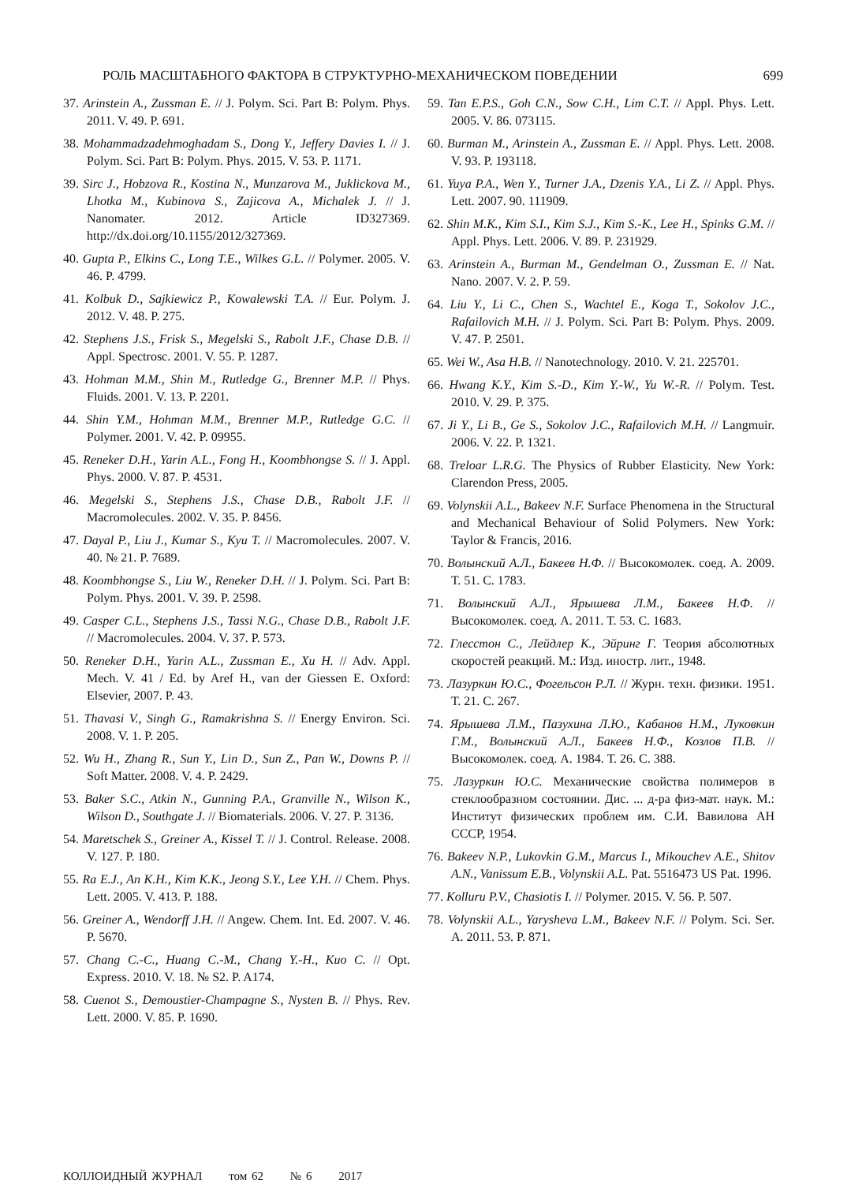РОЛЬ МАСШТАБНОГО ФАКТОРА В СТРУКТУРНО-МЕХАНИЧЕСКОМ ПОВЕДЕНИИ 699
37. Arinstein A., Zussman E. // J. Polym. Sci. Part B: Polym. Phys. 2011. V. 49. P. 691.
38. Mohammadzadehmoghadam S., Dong Y., Jeffery Davies I. // J. Polym. Sci. Part B: Polym. Phys. 2015. V. 53. P. 1171.
39. Sirc J., Hobzova R., Kostina N., Munzarova M., Juklickova M., Lhotka M., Kubinova S., Zajicova A., Michalek J. // J. Nanomater. 2012. Article ID327369. http://dx.doi.org/10.1155/2012/327369.
40. Gupta P., Elkins C., Long T.E., Wilkes G.L. // Polymer. 2005. V. 46. P. 4799.
41. Kolbuk D., Sajkiewicz P., Kowalewski T.A. // Eur. Polym. J. 2012. V. 48. P. 275.
42. Stephens J.S., Frisk S., Megelski S., Rabolt J.F., Chase D.B. // Appl. Spectrosc. 2001. V. 55. P. 1287.
43. Hohman M.M., Shin M., Rutledge G., Brenner M.P. // Phys. Fluids. 2001. V. 13. P. 2201.
44. Shin Y.M., Hohman M.M., Brenner M.P., Rutledge G.C. // Polymer. 2001. V. 42. P. 09955.
45. Reneker D.H., Yarin A.L., Fong H., Koombhongse S. // J. Appl. Phys. 2000. V. 87. P. 4531.
46. Megelski S., Stephens J.S., Chase D.B., Rabolt J.F. // Macromolecules. 2002. V. 35. P. 8456.
47. Dayal P., Liu J., Kumar S., Kyu T. // Macromolecules. 2007. V. 40. № 21. P. 7689.
48. Koombhongse S., Liu W., Reneker D.H. // J. Polym. Sci. Part B: Polym. Phys. 2001. V. 39. P. 2598.
49. Casper C.L., Stephens J.S., Tassi N.G., Chase D.B., Rabolt J.F. // Macromolecules. 2004. V. 37. P. 573.
50. Reneker D.H., Yarin A.L., Zussman E., Xu H. // Adv. Appl. Mech. V. 41 / Ed. by Aref H., van der Giessen E. Oxford: Elsevier, 2007. P. 43.
51. Thavasi V., Singh G., Ramakrishna S. // Energy Environ. Sci. 2008. V. 1. P. 205.
52. Wu H., Zhang R., Sun Y., Lin D., Sun Z., Pan W., Downs P. // Soft Matter. 2008. V. 4. P. 2429.
53. Baker S.C., Atkin N., Gunning P.A., Granville N., Wilson K., Wilson D., Southgate J. // Biomaterials. 2006. V. 27. P. 3136.
54. Maretschek S., Greiner A., Kissel T. // J. Control. Release. 2008. V. 127. P. 180.
55. Ra E.J., An K.H., Kim K.K., Jeong S.Y., Lee Y.H. // Chem. Phys. Lett. 2005. V. 413. P. 188.
56. Greiner A., Wendorff J.H. // Angew. Chem. Int. Ed. 2007. V. 46. P. 5670.
57. Chang C.-C., Huang C.-M., Chang Y.-H., Kuo C. // Opt. Express. 2010. V. 18. № S2. P. A174.
58. Cuenot S., Demoustier-Champagne S., Nysten B. // Phys. Rev. Lett. 2000. V. 85. P. 1690.
59. Tan E.P.S., Goh C.N., Sow C.H., Lim C.T. // Appl. Phys. Lett. 2005. V. 86. 073115.
60. Burman M., Arinstein A., Zussman E. // Appl. Phys. Lett. 2008. V. 93. P. 193118.
61. Yuya P.A., Wen Y., Turner J.A., Dzenis Y.A., Li Z. // Appl. Phys. Lett. 2007. 90. 111909.
62. Shin M.K., Kim S.I., Kim S.J., Kim S.-K., Lee H., Spinks G.M. // Appl. Phys. Lett. 2006. V. 89. P. 231929.
63. Arinstein A., Burman M., Gendelman O., Zussman E. // Nat. Nano. 2007. V. 2. P. 59.
64. Liu Y., Li C., Chen S., Wachtel E., Koga T., Sokolov J.C., Rafailovich M.H. // J. Polym. Sci. Part B: Polym. Phys. 2009. V. 47. P. 2501.
65. Wei W., Asa H.B. // Nanotechnology. 2010. V. 21. 225701.
66. Hwang K.Y., Kim S.-D., Kim Y.-W., Yu W.-R. // Polym. Test. 2010. V. 29. P. 375.
67. Ji Y., Li B., Ge S., Sokolov J.C., Rafailovich M.H. // Langmuir. 2006. V. 22. P. 1321.
68. Treloar L.R.G. The Physics of Rubber Elasticity. New York: Clarendon Press, 2005.
69. Volynskii A.L., Bakeev N.F. Surface Phenomena in the Structural and Mechanical Behaviour of Solid Polymers. New York: Taylor & Francis, 2016.
70. Волынский А.Л., Бакеев Н.Ф. // Высокомолек. соед. А. 2009. Т. 51. С. 1783.
71. Волынский А.Л., Ярышева Л.М., Бакеев Н.Ф. // Высокомолек. соед. А. 2011. Т. 53. С. 1683.
72. Глесстон С., Лейдлер К., Эйринг Г. Теория абсолютных скоростей реакций. М.: Изд. иностр. лит., 1948.
73. Лазуркин Ю.С., Фогельсон Р.Л. // Журн. техн. физики. 1951. Т. 21. С. 267.
74. Ярышева Л.М., Пазухина Л.Ю., Кабанов Н.М., Луковкин Г.М., Волынский А.Л., Бакеев Н.Ф., Козлов П.В. // Высокомолек. соед. А. 1984. Т. 26. С. 388.
75. Лазуркин Ю.С. Механические свойства полимеров в стеклообразном состоянии. Дис. ... д-ра физ-мат. наук. М.: Институт физических проблем им. С.И. Вавилова АН СССР, 1954.
76. Bakeev N.P., Lukovkin G.M., Marcus I., Mikouchev A.E., Shitov A.N., Vanissum E.B., Volynskii A.L. Pat. 5516473 US Pat. 1996.
77. Kolluru P.V., Chasiotis I. // Polymer. 2015. V. 56. P. 507.
78. Volynskii A.L., Yarysheva L.M., Bakeev N.F. // Polym. Sci. Ser. A. 2011. 53. P. 871.
КОЛЛОИДНЫЙ ЖУРНАЛ том 62 № 6 2017